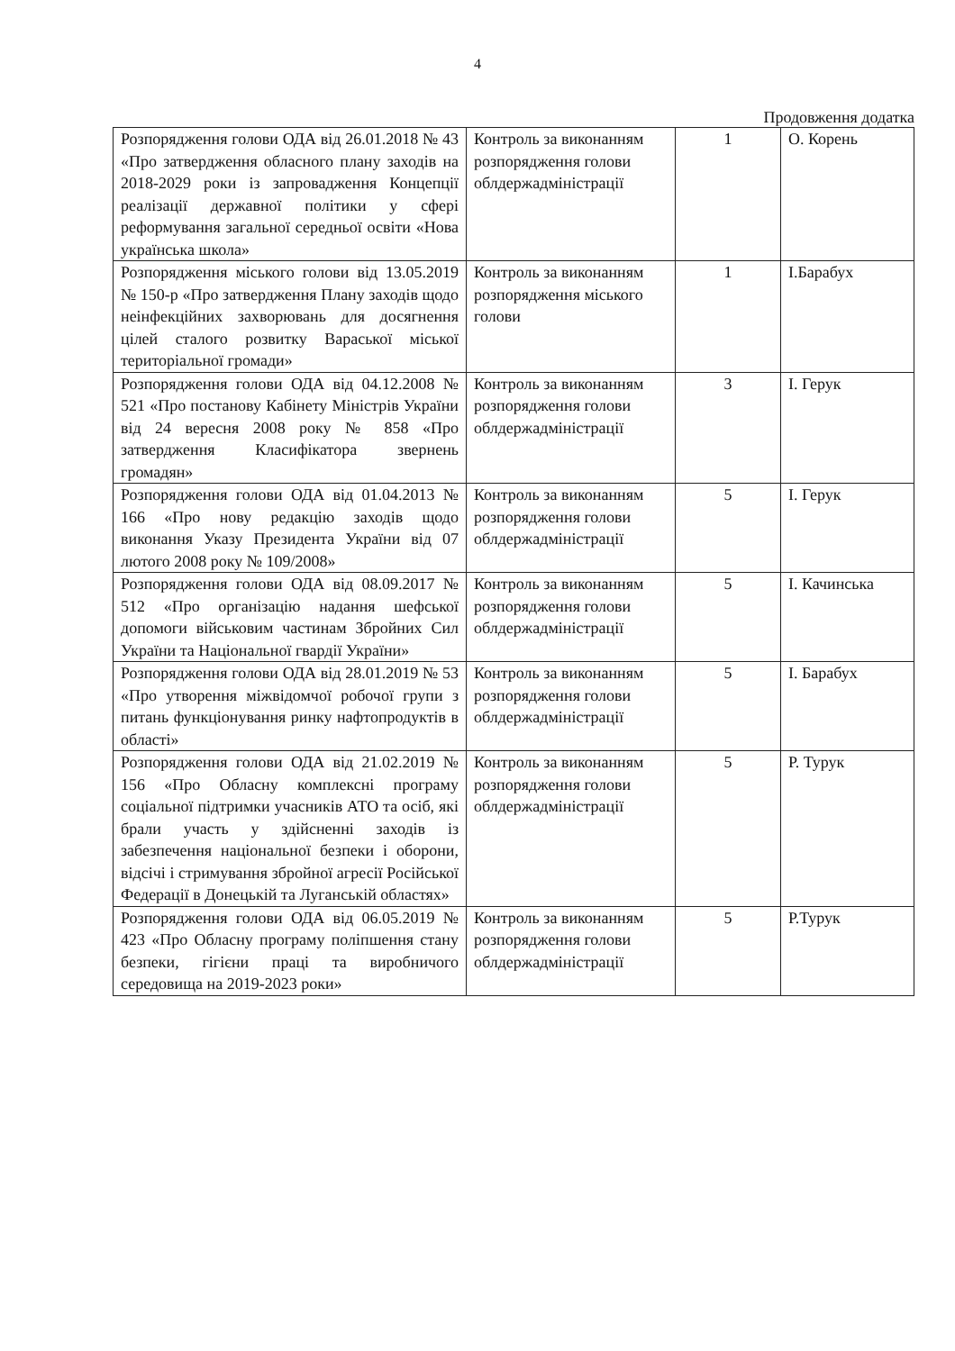4
Продовження додатка
| Розпорядження голови ОДА від 26.01.2018 № 43 «Про затвердження обласного плану заходів на 2018-2029 роки із запровадження Концепції реалізації державної політики у сфері реформування загальної середньої освіти «Нова українська школа» | Контроль за виконанням розпорядження голови облдержадміністрації | 1 | О. Корень |
| Розпорядження міського голови від 13.05.2019 № 150-р «Про затвердження Плану заходів щодо неінфекційних захворювань для досягнення цілей сталого розвитку Вараської міської територіальної громади» | Контроль за виконанням розпорядження міського голови | 1 | І.Барабух |
| Розпорядження голови ОДА від 04.12.2008 № 521 «Про постанову Кабінету Міністрів України від 24 вересня 2008 року № 858 «Про затвердження Класифікатора звернень громадян» | Контроль за виконанням розпорядження голови облдержадміністрації | 3 | І. Герук |
| Розпорядження голови ОДА від 01.04.2013 № 166 «Про нову редакцію заходів щодо виконання Указу Президента України від 07 лютого 2008 року № 109/2008» | Контроль за виконанням розпорядження голови облдержадміністрації | 5 | І. Герук |
| Розпорядження голови ОДА від 08.09.2017 № 512 «Про організацію надання шефської допомоги військовим частинам Збройних Сил України та Національної гвардії України» | Контроль за виконанням розпорядження голови облдержадміністрації | 5 | І. Качинська |
| Розпорядження голови ОДА від 28.01.2019 № 53 «Про утворення міжвідомчої робочої групи з питань функціонування ринку нафтопродуктів в області» | Контроль за виконанням розпорядження голови облдержадміністрації | 5 | І. Барабух |
| Розпорядження голови ОДА від 21.02.2019 № 156 «Про Обласну комплексні програму соціальної підтримки учасників АТО та осіб, які брали участь у здійсненні заходів із забезпечення національної безпеки і оборони, відсічі і стримування збройної агресії Російської Федерації в Донецькій та Луганській областях» | Контроль за виконанням розпорядження голови облдержадміністрації | 5 | Р. Турук |
| Розпорядження голови ОДА від 06.05.2019 № 423 «Про Обласну програму поліпшення стану безпеки, гігієни праці та виробничого середовища на 2019-2023 роки» | Контроль за виконанням розпорядження голови облдержадміністрації | 5 | Р.Турук |